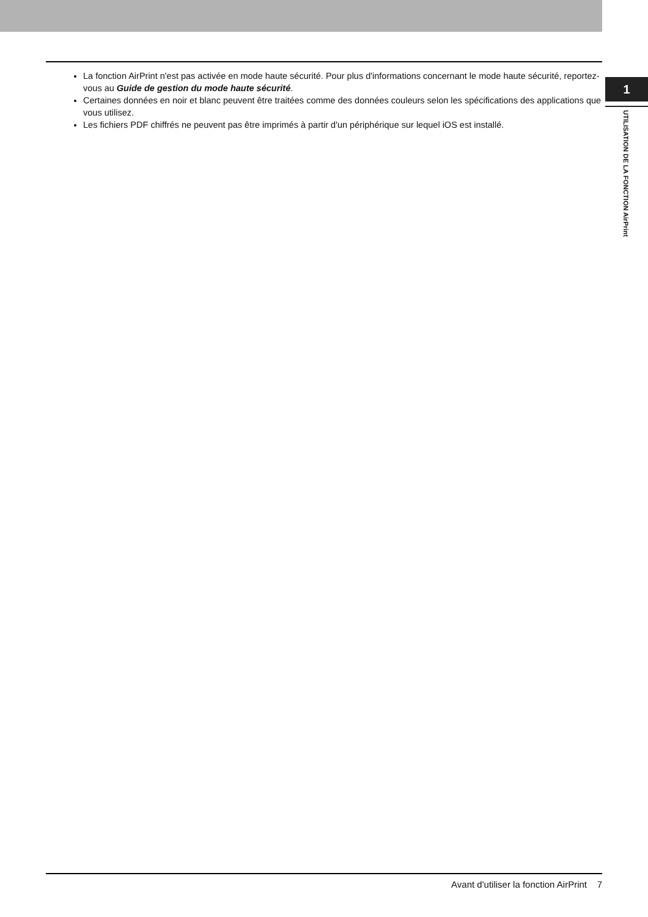La fonction AirPrint n'est pas activée en mode haute sécurité. Pour plus d'informations concernant le mode haute sécurité, reportez-vous au Guide de gestion du mode haute sécurité.
Certaines données en noir et blanc peuvent être traitées comme des données couleurs selon les spécifications des applications que vous utilisez.
Les fichiers PDF chiffrés ne peuvent pas être imprimés à partir d'un périphérique sur lequel iOS est installé.
1
UTILISATION DE LA FONCTION AirPrint
Avant d'utiliser la fonction AirPrint 7